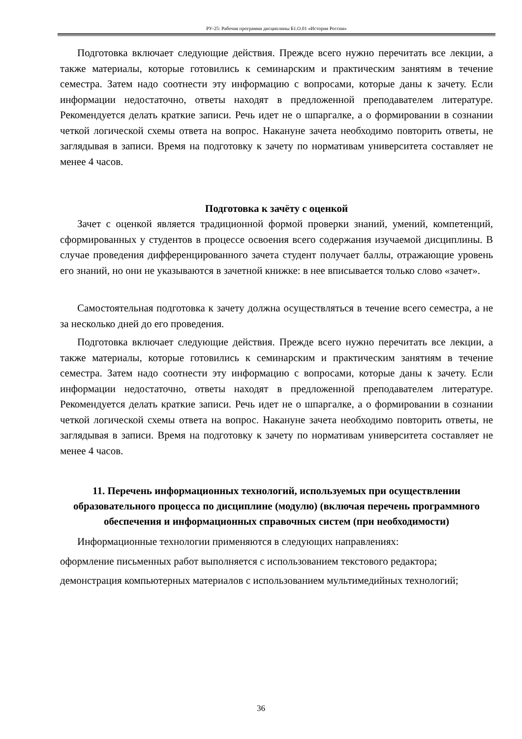РУ-25: Рабочая программа дисциплины Б1.О.01 «История России»
Подготовка включает следующие действия. Прежде всего нужно перечитать все лекции, а также материалы, которые готовились к семинарским и практическим занятиям в течение семестра. Затем надо соотнести эту информацию с вопросами, которые даны к зачету. Если информации недостаточно, ответы находят в предложенной преподавателем литературе. Рекомендуется делать краткие записи. Речь идет не о шпаргалке, а о формировании в сознании четкой логической схемы ответа на вопрос. Накануне зачета необходимо повторить ответы, не заглядывая в записи. Время на подготовку к зачету по нормативам университета составляет не менее 4 часов.
Подготовка к зачёту с оценкой
Зачет с оценкой является традиционной формой проверки знаний, умений, компетенций, сформированных у студентов в процессе освоения всего содержания изучаемой дисциплины. В случае проведения дифференцированного зачета студент получает баллы, отражающие уровень его знаний, но они не указываются в зачетной книжке: в нее вписывается только слово «зачет».
Самостоятельная подготовка к зачету должна осуществляться в течение всего семестра, а не за несколько дней до его проведения.
Подготовка включает следующие действия. Прежде всего нужно перечитать все лекции, а также материалы, которые готовились к семинарским и практическим занятиям в течение семестра. Затем надо соотнести эту информацию с вопросами, которые даны к зачету. Если информации недостаточно, ответы находят в предложенной преподавателем литературе. Рекомендуется делать краткие записи. Речь идет не о шпаргалке, а о формировании в сознании четкой логической схемы ответа на вопрос. Накануне зачета необходимо повторить ответы, не заглядывая в записи. Время на подготовку к зачету по нормативам университета составляет не менее 4 часов.
11. Перечень информационных технологий, используемых при осуществлении образовательного процесса по дисциплине (модулю) (включая перечень программного обеспечения и информационных справочных систем (при необходимости)
Информационные технологии применяются в следующих направлениях:
оформление письменных работ выполняется с использованием текстового редактора;
демонстрация компьютерных материалов с использованием мультимедийных технологий;
36